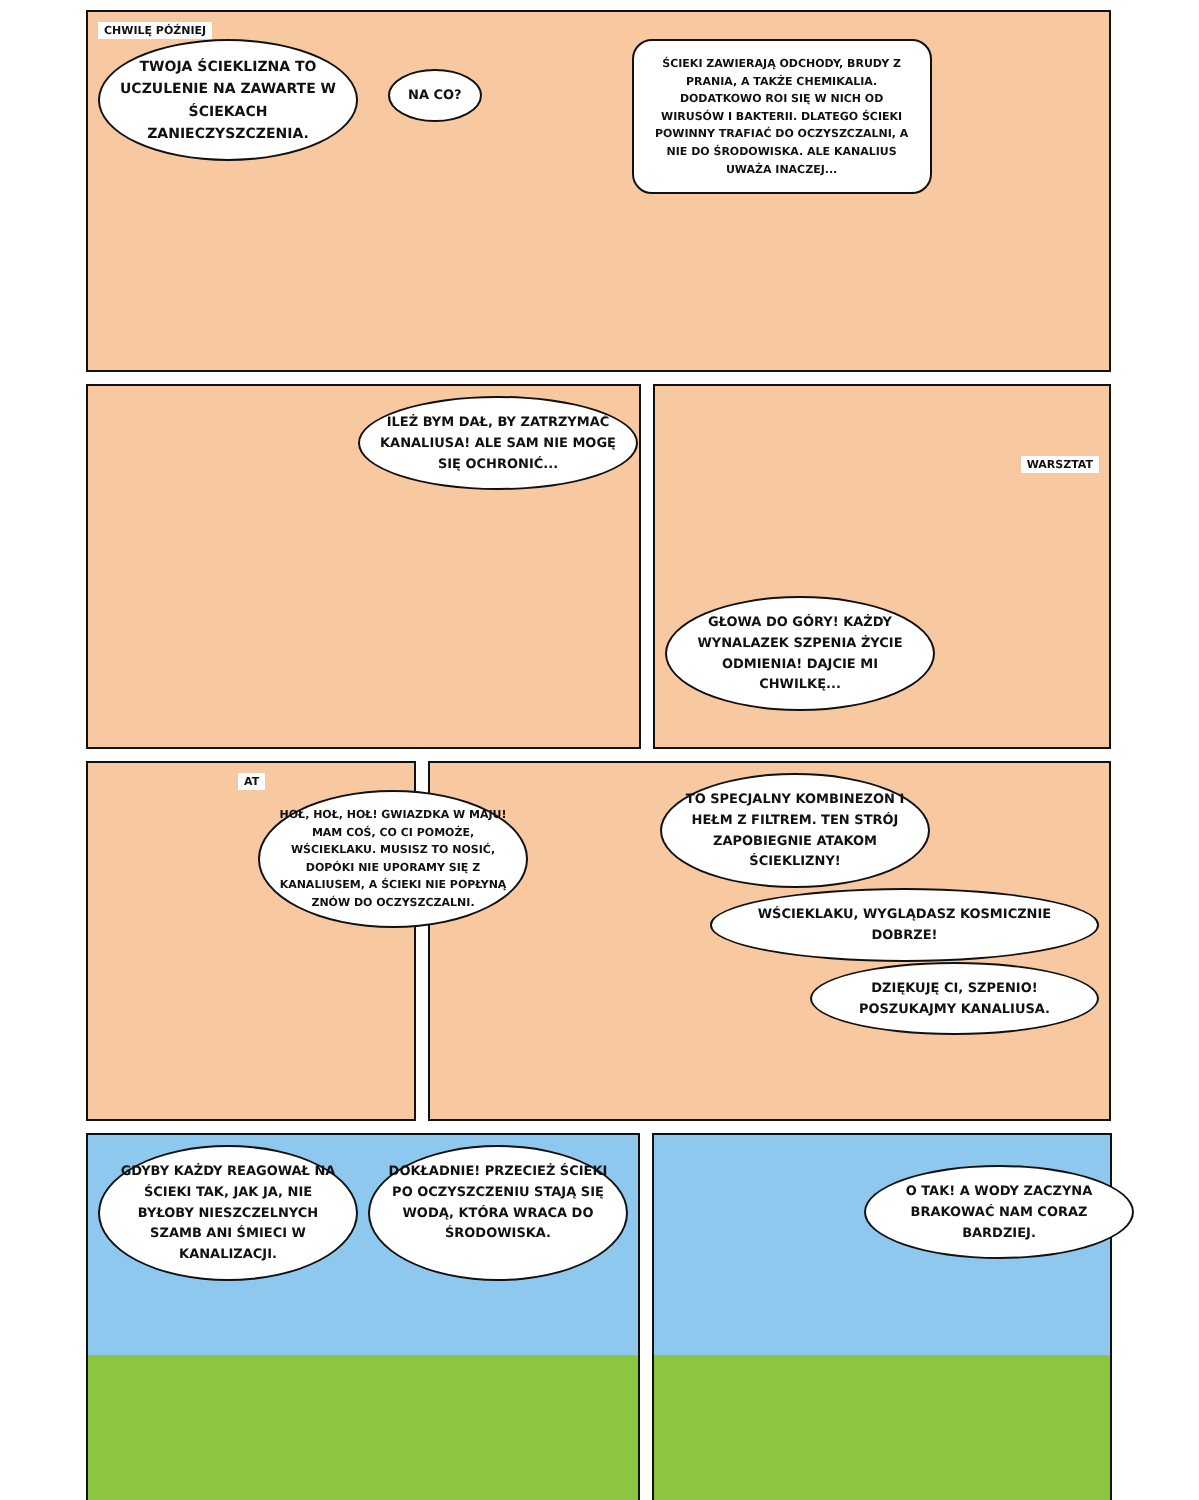CHWILĘ PÓŹNIEJ
TWOJA ŚCIEKLIZNA TO UCZULENIE NA ZAWARTE W ŚCIEKACH ZANIECZYSZCZENIA.
NA CO?
ŚCIEKI ZAWIERAJĄ ODCHODY, BRUDY Z PRANIA, A TAKŻE CHEMIKALIA. DODATKOWO ROI SIĘ W NICH OD WIRUSÓW I BAKTERII. DLATEGO ŚCIEKI POWINNY TRAFIAĆ DO OCZYSZCZALNI, A NIE DO ŚRODOWISKA. ALE KANALIUS UWAŻA INACZEJ...
ILEŻ BYM DAŁ, BY ZATRZYMAĆ KANALIUSA! ALE SAM NIE MOGĘ SIĘ OCHRONIĆ...
GŁOWA DO GÓRY! KAŻDY WYNALAZEK SZPENIA ŻYCIE ODMIENIA! DAJCIE MI CHWILKĘ...
WARSZTAT
AT
HOŁ, HOŁ, HOŁ! GWIAZDKA W MAJU! MAM COŚ, CO CI POMOŻE, WŚCIEKLAKU. MUSISZ TO NOSIĆ, DOPÓKI NIE UPORAMY SIĘ Z KANALIUSEM, A ŚCIEKI NIE POPŁYNĄ ZNÓW DO OCZYSZCZALNI.
TO SPECJALNY KOMBINEZON I HEŁM Z FILTREM. TEN STRÓJ ZAPOBIEGNIE ATAKOM ŚCIEKLIZNY!
WŚCIEKLAKU, WYGLĄDASZ KOSMICZNIE DOBRZE!
DZIĘKUJĘ CI, SZPENIO! POSZUKAJMY KANALIUSA.
GDYBY KAŻDY REAGOWAŁ NA ŚCIEKI TAK, JAK JA, NIE BYŁOBY NIESZCZELNYCH SZAMB ANI ŚMIECI W KANALIZACJI.
DOKŁADNIE! PRZECIEŻ ŚCIEKI PO OCZYSZCZENIU STAJĄ SIĘ WODĄ, KTÓRA WRACA DO ŚRODOWISKA.
O TAK! A WODY ZACZYNA BRAKOWAĆ NAM CORAZ BARDZIEJ.